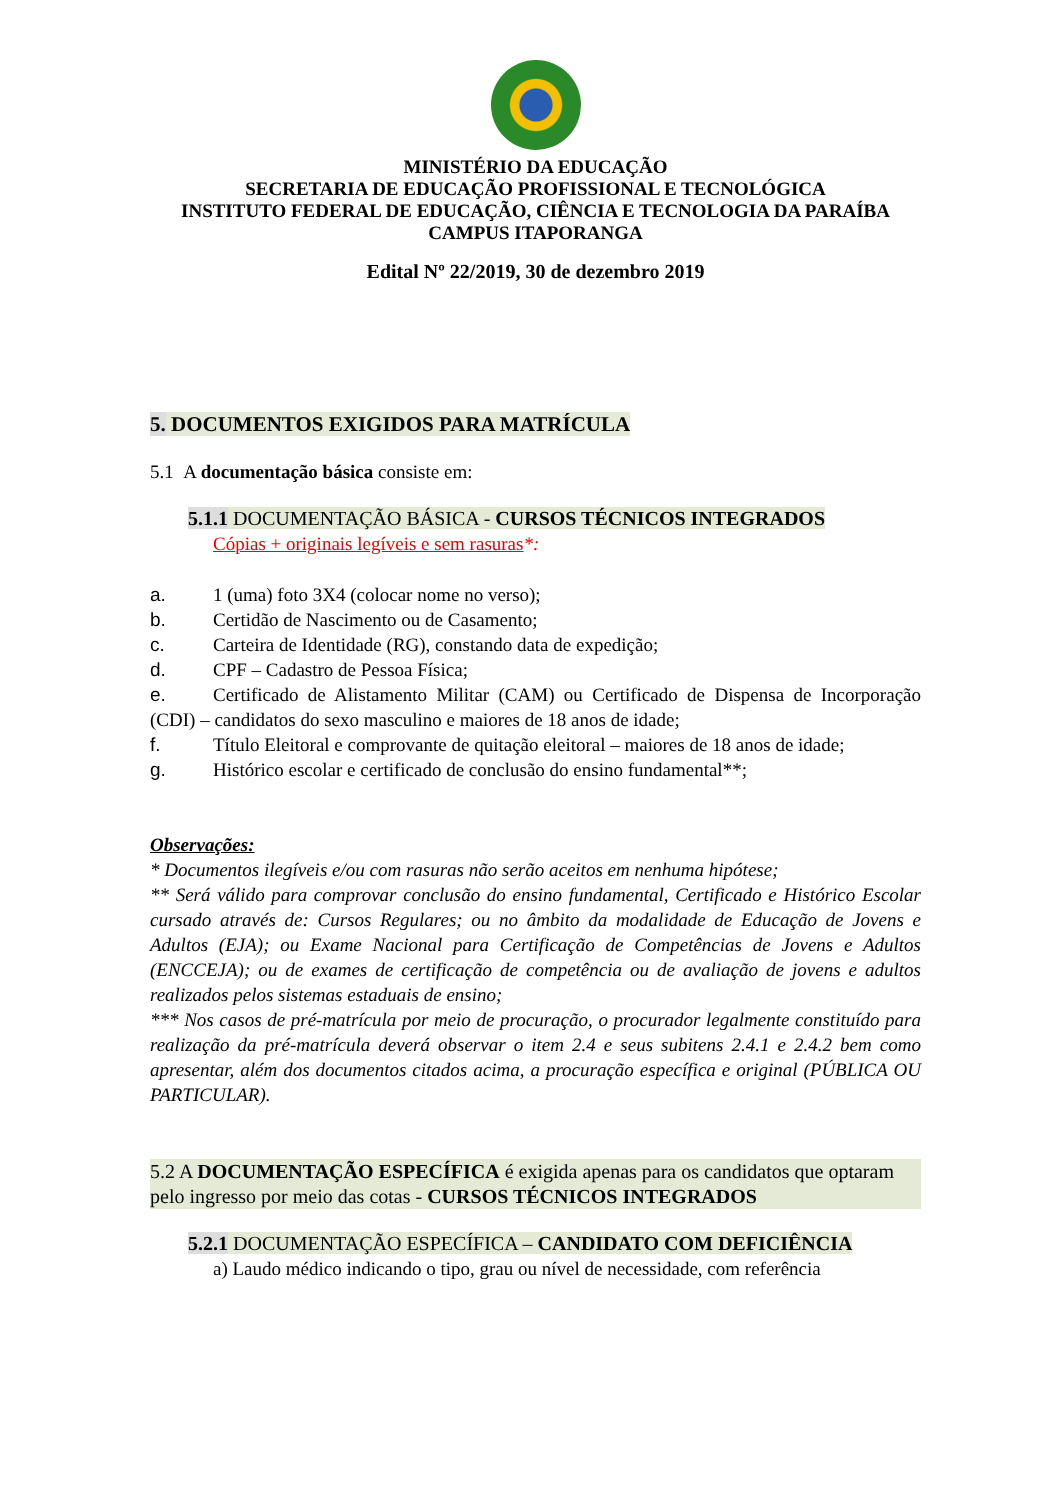MINISTÉRIO DA EDUCAÇÃO
SECRETARIA DE EDUCAÇÃO PROFISSIONAL E TECNOLÓGICA
INSTITUTO FEDERAL DE EDUCAÇÃO, CIÊNCIA E TECNOLOGIA DA PARAÍBA
CAMPUS ITAPORANGA
Edital Nº 22/2019, 30 de dezembro 2019
5. DOCUMENTOS EXIGIDOS PARA MATRÍCULA
5.1 A documentação básica consiste em:
5.1.1 DOCUMENTAÇÃO BÁSICA - CURSOS TÉCNICOS INTEGRADOS
Cópias + originais legíveis e sem rasuras*:
a. 1 (uma) foto 3X4 (colocar nome no verso);
b. Certidão de Nascimento ou de Casamento;
c. Carteira de Identidade (RG), constando data de expedição;
d. CPF – Cadastro de Pessoa Física;
e. Certificado de Alistamento Militar (CAM) ou Certificado de Dispensa de Incorporação (CDI) – candidatos do sexo masculino e maiores de 18 anos de idade;
f. Título Eleitoral e comprovante de quitação eleitoral – maiores de 18 anos de idade;
g. Histórico escolar e certificado de conclusão do ensino fundamental**;
Observações:
* Documentos ilegíveis e/ou com rasuras não serão aceitos em nenhuma hipótese;
** Será válido para comprovar conclusão do ensino fundamental, Certificado e Histórico Escolar cursado através de: Cursos Regulares; ou no âmbito da modalidade de Educação de Jovens e Adultos (EJA); ou Exame Nacional para Certificação de Competências de Jovens e Adultos (ENCCEJA); ou de exames de certificação de competência ou de avaliação de jovens e adultos realizados pelos sistemas estaduais de ensino;
*** Nos casos de pré-matrícula por meio de procuração, o procurador legalmente constituído para realização da pré-matrícula deverá observar o item 2.4 e seus subitens 2.4.1 e 2.4.2 bem como apresentar, além dos documentos citados acima, a procuração específica e original (PÚBLICA OU PARTICULAR).
5.2 A DOCUMENTAÇÃO ESPECÍFICA é exigida apenas para os candidatos que optaram pelo ingresso por meio das cotas - CURSOS TÉCNICOS INTEGRADOS
5.2.1 DOCUMENTAÇÃO ESPECÍFICA – CANDIDATO COM DEFICIÊNCIA
a) Laudo médico indicando o tipo, grau ou nível de necessidade, com referência